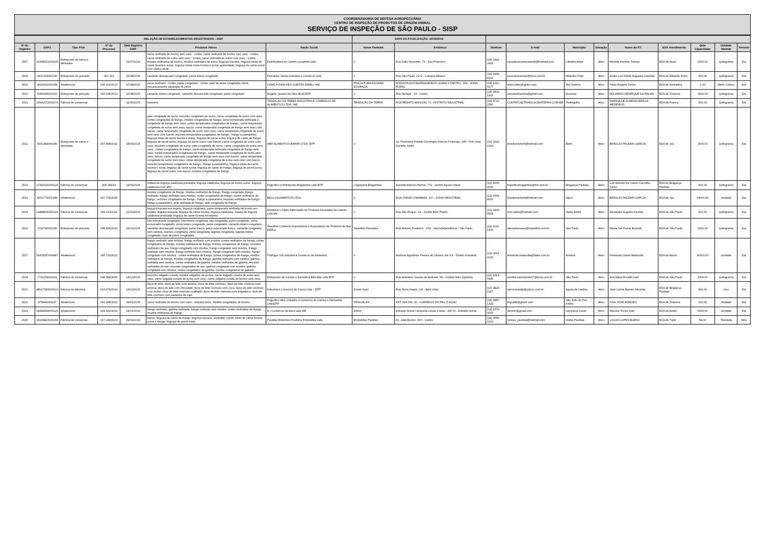COORDENADORIA DE DEFESA AGROPECUÁRIA
CENTRO DE INSPEÇÃO DE PRODUTOS DE ORIGEM ANIMAL
SERVIÇO DE INSPEÇÃO DE SÃO PAULO - SISP
| RELAÇÃO DE ESTABELECIMENTOS REGISTRADOS - SISP | | | | | | | DATA DA ATUALIZAÇÃO: 16/05/2018 | | | | | | | | | | |
| --- | --- | --- | --- | --- | --- | --- | --- | --- | --- | --- | --- | --- | --- | --- | --- | --- | --- |
| Nº do Registro | CNPJ | Tipo POA | Nº do Processo | Data Registro SISP | Produtos Ativos | Razão Social | Nome Fantasia | Endereço | Telefone | E-mail | Município | Situação | Nome do RT | EDA Atendimento | Qtde Capacidade | Unidade Medida | Período |
| 1507 | 10368531000195 | Entreposto de carne e derivados | | 21/07/2015 | carne resfriada de bovino sem osso - cortes, carne resfriada de bovino com osso - cortes, carne resfriada de suíno sem osso - cortes, carne resfriada de suíno com osso - cortes, miúdos resfriados de bovino, miúdos resfriados de suíno, linguiça toscana, linguiça mista de carne bovina e suína, linguiça mista carne bovina e suína apimentada, linguiça de carne suína com cheiro verde | Distribuidora de Carnes Lucianetti Ltda | 0 | Rua João Favoretto, 79 - Sao Francisco | (18) 3341-3461 | casadecarneslucianetti@hotmail.com | Cândido Mota | Ativo | Michele Honório Trevise | EDA de Assis | 2000,00 | Quilograma | Dia |
| 1508 | 4410333000140 | Entreposto de pescado | 067.113 | 22/08/2015 | camarão descascado congelado, peixe inteiro congelado | Pescados Vemar Industria e Comercio Ltda | 0 | Rua São Paulo, 2172 - Campos Eliseos | (16) 3969-8200 | pescadosvemar@terra.com.br | Ribeirão Preto | Ativo | Andre Luiz Kehdi Nogueira Vanzella | EDA de Ribeirão Preto | 300,00 | Quilograma | Dia |
| 1509 | 9643091000158 | Abatedouro | 004.901/2013 | 07/08/2015 | peixe resfriado - cortes, peixe congelado - cortes, pele de peixe congelada, carne mecanicamente separada de peixe | CAMILA SANCHES CORTES EIRELI -ME | PSICULTURA ESCAMA DOURADA | RODOVIA DOS BARRAGEIROS GLEBA 3 PARTE4 , S/N - ZONA RURAL | (18) 9111-4177 | arturcortes@globo.com | Ilha Solteira | Ativo | Paulo Rogério Dobre | EDA de Andradina | 1,00 | Metro Cúbico | Ano |
| 1510 | 5354940000100 | Entreposto de pescado | 004.034/2013 | 10/08/2015 | camarão inteiro congelado, camarão descascado congelado, peixe congelado | Rogerio Soares da Silva Eireli EPP | 0 | Rua Spinard , 53 - Centro | (18) 3823-1616 | peixariadracena@gmail.com | Dracena | Ativo | EDUARDO HENRIQUE DA PALMA | EDA de Dracena | 1500,00 | Quilograma | Dia |
| 1511 | 23941572000170 | Fábrica de conservas | | 02/09/2015 | torresmo | TRADICAO DA TERRA INDUSTRIA E COMERCIO DE ALIMENTOS LTDA - ME | TRADIÇÃO DA TERRA | RUA RENATO MANCINI, 70 - DISTRITO INDUSTRIAL | (16) 3711-2566 | CONTATO@TRADICAODATERRA.COM.BR | Pedregulho | Ativo | MARINA DE ALMEIDA BRAGA MEDEIROS | EDA de Franca | 500,00 | Quilograma | Dia |
| 1512 | 5931384000180 | Entreposto de carne e derivados | 057.848/2011 | 18/09/2015 | pele congelada de suíno, toucinho congelado de suíno, carne congelada de suíno com osso, cortes congelados de frango, miúdos congelados de frango, carne temperada recheada e congelada de frango sem osso, cortes temperados congelados de frango , carne temperada congelada de suíno sem osso, bacon, carne temperada congelada de frango sem osso com bacon, carne temperada congelada de suíno com osso, carne temperada congelada de suíno sem osso com bacon, recortes temperados congelados de frango - frango à passarinho, linguiça mista de carne bovina e suína, linguiça de carne suína, linguiça de carne de frango, linguiça de pernil suíno, linguiça de pernil suíno com bacon, carne congelada de suíno com osso, toucinho congelado de suíno, pele congelada de suíno, carne congelada de suíno sem osso , cortes congelados de frango, carne temperada recheada congelada de frango sem osso, cortes temperados congelados de frango , carne temperada congelada de suíno sem osso, bacon, carne temperada congelada de frango sem osso com bacon, carne temperada congelada de suíno com osso, carne temperada congelada de suíno sem osso com bacon, recortes temperados congelados de frango - frango à passarinho, linguiça mista de carne bovina e suína, linguiça de carne suína, linguiça de carne de frango, linguiça de pernil suíno, linguiça de pernil suíno com bacon, miúdos congelados de frango | ABR ALIMENTOS BARIRI LTDA- EPP | 0 | Av. Perimetral Prefeito Domingos Antonio Fortunato, 185 - Polo José Durante Junior | (14) 3662-1414 | brauliomedvet@hotmail.com | Bariri | Ativo | BRÁULIO PALEARI GARCIA | EDA de Jaú | 1500,00 | Quilograma | Dia |
| 1513 | 17431526000129 | Fábrica de conservas | 005.154/14 | 23/09/2015 | massa de linguiça calabresa prensada, linguiça calabresa, linguiça de lombo suíno, linguiça calabresa com alho | Frigorifico e Entreposto Bragantina Ltda EPP | Linguiçaria Bragantina | Avenida Antonio Pierroti, 779 - Jardim Águas Claras | (11) 4035-9941 | frigorificobragantina@bol.com.br | Bragança Paulista | Ativo | Luiz Antonio De Castro Carvalho Junior | EDA de Bragança Paulista | 600,00 | Quilograma | Dia |
| 1514 | 8201770001348 | Abatedouro | 007.704/2015 | | miúdos congelados de frango, miúdos resfriados de frango, frango congelado, frango resfriado, frango resfriado sem miúdos, cortes congelados de frango, cortes resfriados de frango, recortes congelados de frango - frango a passarinho, recortes resfriados de frango - frango a passarinho, pele resfriada de frango, pele congelada de frango | BELLO ALIMENTOS LTDA. | 0 | RUA JORGE CHAMMAS, 267 - ZONA INDUSTRIAL | (14) 3644-8010 | brauliomedvet@hotmail.com | Itapuí | Ativo | BRÁULIO PALEARI GARCIA | EDA de Jaú | 64000,00 | Unidade | Dia |
| 1515 | 12888960000119 | Fábrica de conservas | 068.613/2011 | 22/10/2015 | linguiça toscana em espeto, linguiça calabresa, carne temperada resfriada de bovino em espeto, linguiça toscana, linguiça de carne bovina, linguiça calabresa, massa de linguiça calabresa prensada, linguiça de carne bovina em espeto | Medeiros e Sales Fabricação de Produtos Derivados de Carnes Ltda Me | 0 | Rua São Roque , 41 - Jardim Bom Pastor | (11) 4426-4598 | msc.sales@hotmail.com | Santo André | Ativo | Alexandre Augusto Facheti | EDA de São Paulo | 600,00 | Quilograma | Dia |
| 1516 | 7033790000150 | Entreposto de pescado | 008.456/2013 | 29/10/2015 | lula eviscerada congelada, lula inteira congelada, lula congelada, polvo congelado, polvo eviscerado congelado, polvo inteiro congelado, peixe congelado, camarão inteiro congelado, camarão descascado congelado, peixe fresco, peixe eviscerado fresco, camarão congelado sem cabeça, marisco congelado, vieira congelada, lagosta congelada, lagosta inteira congelada, ovas de peixe congeladas | Sawafish Comercio Importadora e Exportadora de Produtos do Mar EIRELI | Sawafish Pescados | Rua Antonio Frederico , 254 - Vila Independência - São Paulo | (11) 2116-1600 | alexandersawa@sawafish.com.br | São Paulo | Ativo | Eliane Del Fiume Bussotti | EDA de São Paulo | 2000,00 | Quilograma | Dia |
| 1517 | 56478357000487 | Abatedouro | 195.710/2012 | | frango resfriado sem miúdos, frango resfriado com miúdos, cortes resfriados de frango, cortes congelados de frango, miúdos resfriados de frango, miúdos congelados de frango, recortes resfriados de ave, frango congelado com miúdos, frango congelado sem miúdos, frango resfriado sem miúdos, frango resfriado com miúdos, frango congelado sem miúdos, frango congelado com miúdos , cortes resfriados de frango, cortes congelados de frango, miúdos resfriados de frango, miúdos congelados de frango, galinha resfriada com miúdos, galinha resfriada sem miúdos, cortes resfriados de galinha, miúdos resfriados de galinha, recortes resfriados de ave, recortes congelados de ave, galinha congelada com miúdos, galinha congelada sem miúdos, cortes congelados de galinha, miúdos congelados de galinha | Polifrigor S/A Indústria e Comercio de Alimentos | 0 | Rodovia Agostinho Pereira de Oliveira, km 9,8 - Distrito Industrial | (14) 3664-9100 | fernanda.malavolta@itabo.com.br | Arealva | Ativo | Fernanda Chaim Malavolta | EDA de Bauru | 40000,00 | Unidade | Dia |
| 1518 | 7730159000291 | Fábrica de conservas | 068.584/2005 | 14/12/2015 | toucinho salgado curado, miúdos salgados de suínos, carne salgada curada de suíno sem osso, carne salgada curada de suíno com osso, carne salgada curada de bovino sem osso | Entreposto de Carnes e Derivados Bell Max Ltda EPP | 0 | Rua Andrelino Soares de Andrade, 58 - Cidade Nitro Operária | (11) 3313-0540 | sandra.nascimento17@terra.com.br | São Paulo | Ativo | Ana Maria Rosello Liad | EDA de São Paulo | 1000,00 | Quilograma | Dia |
| 1520 | 48617583000120 | Fábrica de laticínios | 013.479/2014 | 14/12/2015 | doce de leite, doce de leite com ameixa, doce de leite cremoso, doce de leite cremoso com ameixa, doce de leite com chocolate, doce de leite cremoso com coco, doce de leite cremoso com nozes, doce de leite cremoso coalhado, doce de leite cremoso com brigadeiro, doce de leite cremoso com castanha de cajú | Industria e Comercio de Doces Ltda. - EPP | Doces Araci | Rua Serra Negra,, s/n - Bela Vista | (19) 3824-1147 | nieromiranda@yahoo.com.br | Águas de Lindóia | Ativo | José Carlos Barreto Miranda | EDA de Bragança Paulista | 600,00 | Litro | Dia |
| 1522 | 975846000147 | Abatedouro | 016.958/2012 | 19/01/2016 | carne resfriada de bovino com osso - etiqueta lacre, miúdos congelados de bovino | Frigorifico Alfa- Industria e Comercio de Carnes e Derivados Ltda.EPP | FRIGOALFA | EST SJA 030, 30 - CORREGO DO PAU D ALHO | (18) 3857-1329 | frigoalfa@gmail.com | São João do Pau d'Alho | Ativo | IVAN JOSE BORGES | EDA de Dracena | 100,00 | Unidade | Dia |
| 1523 | 18284868000126 | Abatedouro | 021.542/2014 | 19/01/2016 | frango resfriado, galinha resfriada, frango resfriado sem miúdos, cortes resfriados de frango, miúdos resfriados de frango | D.J Comércio de Aves Ltda ME | Divino | Estrada Vicinal Cerqueira César a Iaras , KM 03 - Estrada vicinal | (14) 1376-0000 | diniznh@gmail.com | Cerqueira César | Ativo | Marcelo Torres Dias | EDA de Avaré | 5000,00 | Unidade | Dia |
| 1525 | 11649823000169 | Fábrica de conservas | 017.249/2013 | 29/01/2016 | bacon, linguiça de carne de frango, linguiça toscana, embutido cozido misto de carne bovina suína e frango, linguiça de pernil suíno | Paulista Alimentos Produtos Embutidos Ltda | Embutidos Paulista | Av. João Euvino, 960 - Centro | (18) 3556-1103 | carnes_paulista@hotmail.com | Inúbia Paulista | Ativo | LUCAS LOPES BUENO | EDA de Tupã | 58,00 | Tonelada | Mês |